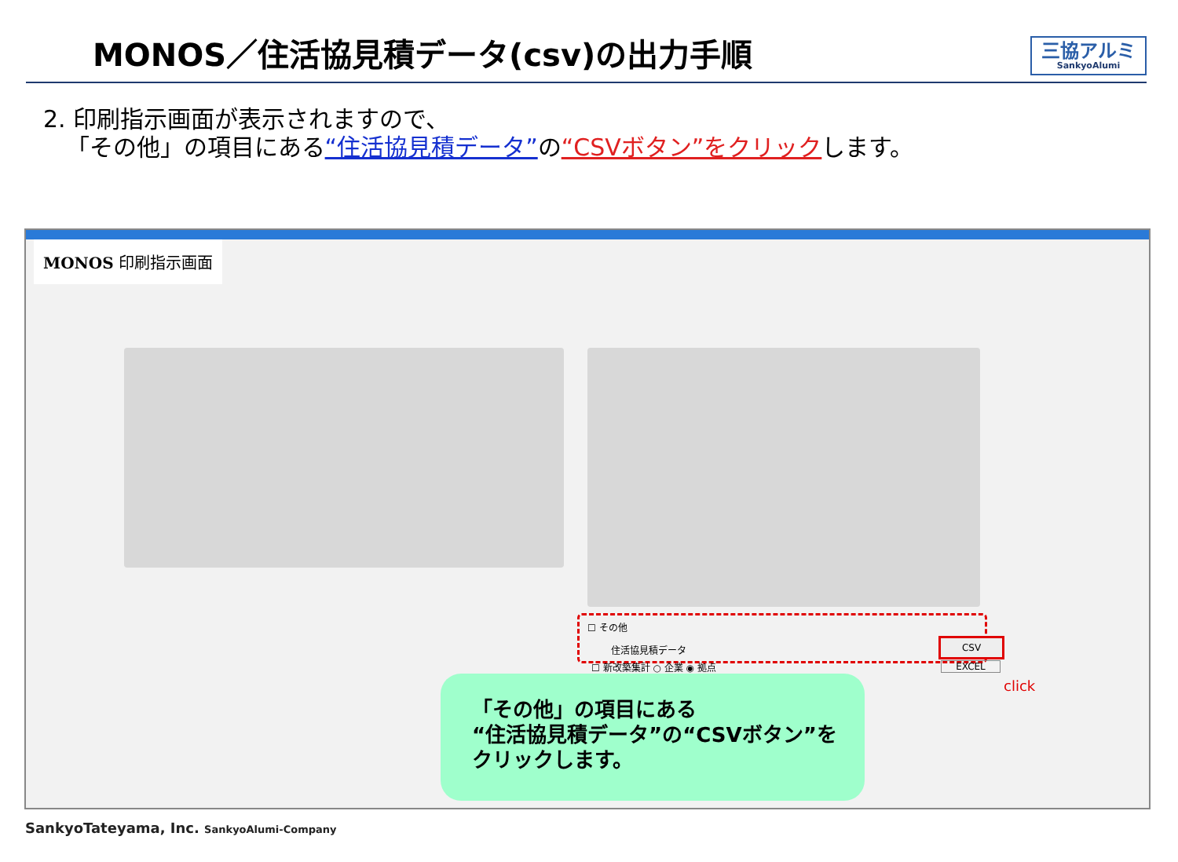MONOS／住活協見積データ(csv)の出力手順
三協アルミ
SankyoAlumi
2. 印刷指示画面が表示されますので、
「その他」の項目にある“住活協見積データ”の“CSVボタン”をクリックします。
MONOS 印刷指示画面
☐ その他
住活協見積データ
CSV
☐ 新改築集計 ○ 企業 ◉ 拠点 EXCEL
click
「その他」の項目にある
“住活協見積データ”の“CSVボタン”を
クリックします。
SankyoTateyama, Inc. SankyoAlumi-Company